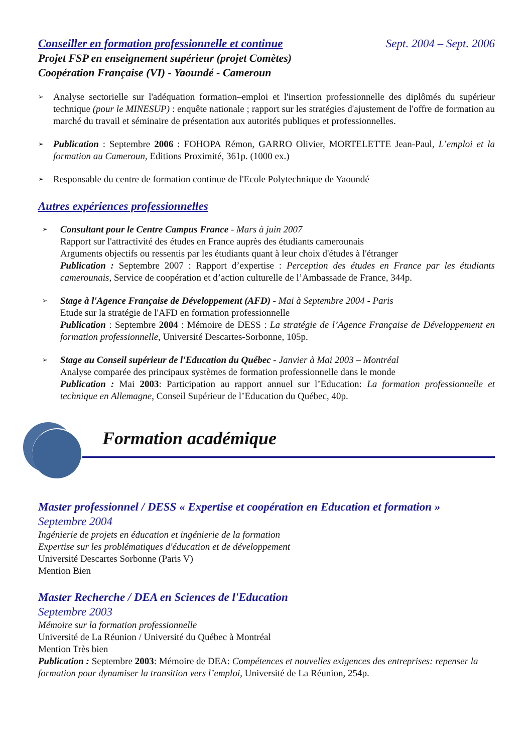Conseiller en formation professionnelle et continue Sept. 2004 – Sept. 2006
Projet FSP en enseignement supérieur (projet Comètes)
Coopération Française (VI) - Yaoundé - Cameroun
➢
Analyse sectorielle sur l'adéquation formation–emploi et l'insertion professionnelle des diplômés du supérieur technique (pour le MINESUP) : enquête nationale ; rapport sur les stratégies d'ajustement de l'offre de formation au marché du travail et séminaire de présentation aux autorités publiques et professionnelles.
➢
Publication : Septembre 2006 : FOHOPA Rémon, GARRO Olivier, MORTELETTE Jean-Paul, L’emploi et la formation au Cameroun, Editions Proximité, 361p. (1000 ex.)
➢
Responsable du centre de formation continue de l'Ecole Polytechnique de Yaoundé
Autres expériences professionnelles
➢
Consultant pour le Centre Campus France - Mars à juin 2007
Rapport sur l'attractivité des études en France auprès des étudiants camerounais
Arguments objectifs ou ressentis par les étudiants quant à leur choix d'études à l'étranger
Publication : Septembre 2007 : Rapport d’expertise : Perception des études en France par les étudiants camerounais, Service de coopération et d’action culturelle de l’Ambassade de France, 344p.
➢
Stage à l'Agence Française de Développement (AFD) - Mai à Septembre 2004 - Paris
Etude sur la stratégie de l'AFD en formation professionnelle
Publication : Septembre 2004 : Mémoire de DESS : La stratégie de l’Agence Française de Développement en formation professionnelle, Université Descartes-Sorbonne, 105p.
➢
Stage au Conseil supérieur de l'Education du Québec - Janvier à Mai 2003 – Montréal
Analyse comparée des principaux systèmes de formation professionnelle dans le monde
Publication : Mai 2003: Participation au rapport annuel sur l’Education: La formation professionnelle et technique en Allemagne, Conseil Supérieur de l’Education du Québec, 40p.
Formation académique
Master professionnel / DESS « Expertise et coopération en Education et formation »
Septembre 2004
Ingénierie de projets en éducation et ingénierie de la formation
Expertise sur les problématiques d'éducation et de développement
Université Descartes Sorbonne (Paris V)
Mention Bien
Master Recherche / DEA en Sciences de l'Education
Septembre 2003
Mémoire sur la formation professionnelle
Université de La Réunion / Université du Québec à Montréal
Mention Très bien
Publication : Septembre 2003: Mémoire de DEA: Compétences et nouvelles exigences des entreprises: repenser la formation pour dynamiser la transition vers l’emploi, Université de La Réunion, 254p.